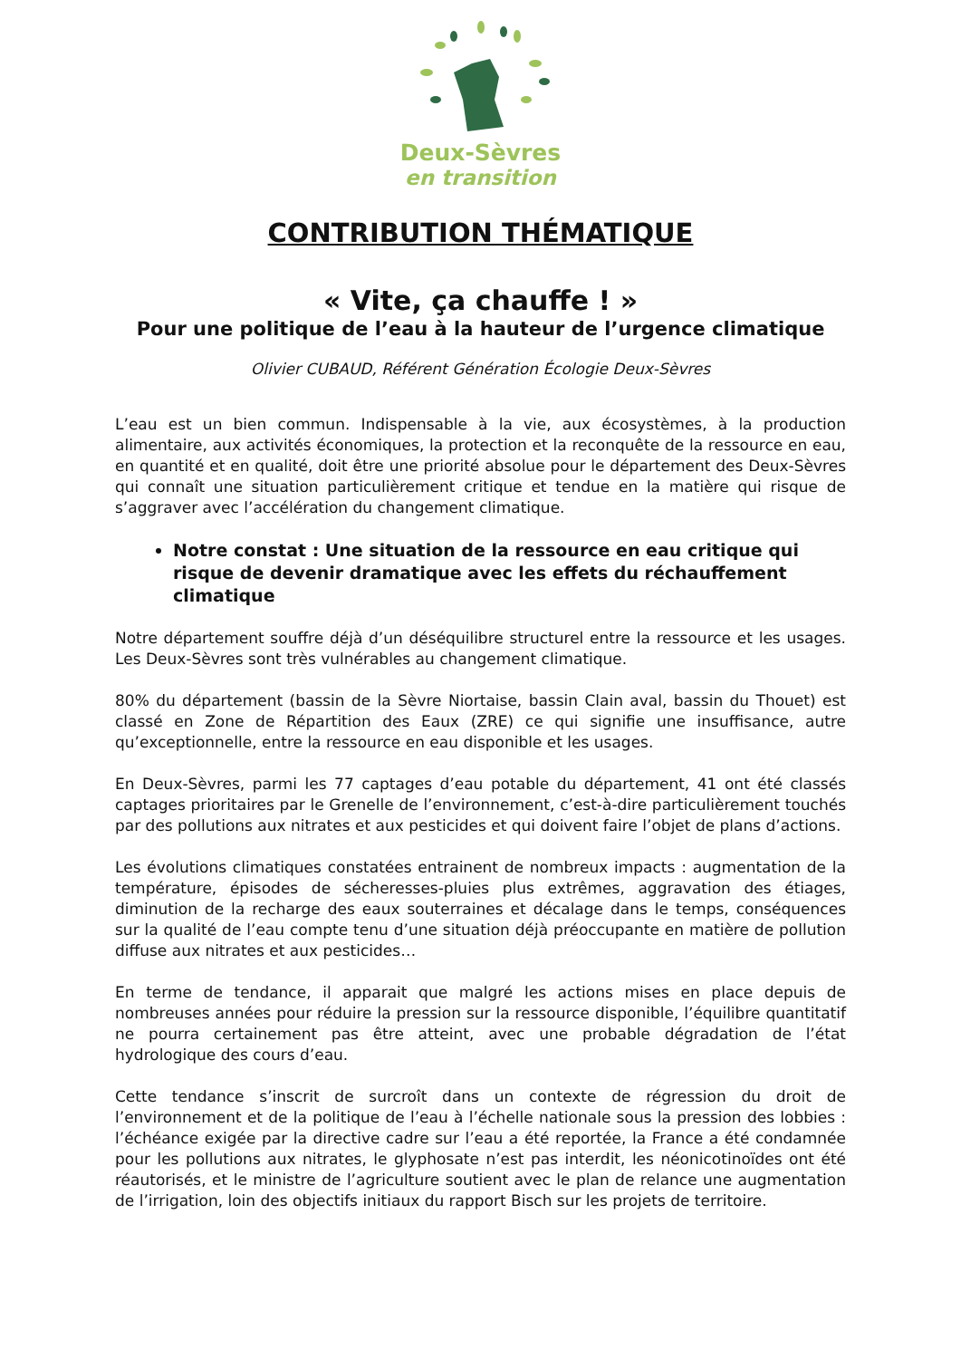Deux-Sèvres
en transition
CONTRIBUTION THÉMATIQUE
« Vite, ça chauffe ! »
Pour une politique de l’eau à la hauteur de l’urgence climatique
Olivier CUBAUD, Référent Génération Écologie Deux-Sèvres
L’eau est un bien commun. Indispensable à la vie, aux écosystèmes, à la production alimentaire, aux activités économiques, la protection et la reconquête de la ressource en eau, en quantité et en qualité, doit être une priorité absolue pour le département des Deux-Sèvres qui connaît une situation particulièrement critique et tendue en la matière qui risque de s’aggraver avec l’accélération du changement climatique.
Notre constat : Une situation de la ressource en eau critique qui risque de devenir dramatique avec les effets du réchauffement climatique
Notre département souffre déjà d’un déséquilibre structurel entre la ressource et les usages. Les Deux-Sèvres sont très vulnérables au changement climatique.
80% du département (bassin de la Sèvre Niortaise, bassin Clain aval, bassin du Thouet) est classé en Zone de Répartition des Eaux (ZRE) ce qui signifie une insuffisance, autre qu’exceptionnelle, entre la ressource en eau disponible et les usages.
En Deux-Sèvres, parmi les 77 captages d’eau potable du département, 41 ont été classés captages prioritaires par le Grenelle de l’environnement, c’est-à-dire particulièrement touchés par des pollutions aux nitrates et aux pesticides et qui doivent faire l’objet de plans d’actions.
Les évolutions climatiques constatées entrainent de nombreux impacts : augmentation de la température, épisodes de sécheresses-pluies plus extrêmes, aggravation des étiages, diminution de la recharge des eaux souterraines et décalage dans le temps, conséquences sur la qualité de l’eau compte tenu d’une situation déjà préoccupante en matière de pollution diffuse aux nitrates et aux pesticides…
En terme de tendance, il apparait que malgré les actions mises en place depuis de nombreuses années pour réduire la pression sur la ressource disponible, l’équilibre quantitatif ne pourra certainement pas être atteint, avec une probable dégradation de l’état hydrologique des cours d’eau.
Cette tendance s’inscrit de surcroît dans un contexte de régression du droit de l’environnement et de la politique de l’eau à l’échelle nationale sous la pression des lobbies : l’échéance exigée par la directive cadre sur l’eau a été reportée, la France a été condamnée pour les pollutions aux nitrates, le glyphosate n’est pas interdit, les néonicotinoïdes ont été réautorisés, et le ministre de l’agriculture soutient avec le plan de relance une augmentation de l’irrigation, loin des objectifs initiaux du rapport Bisch sur les projets de territoire.